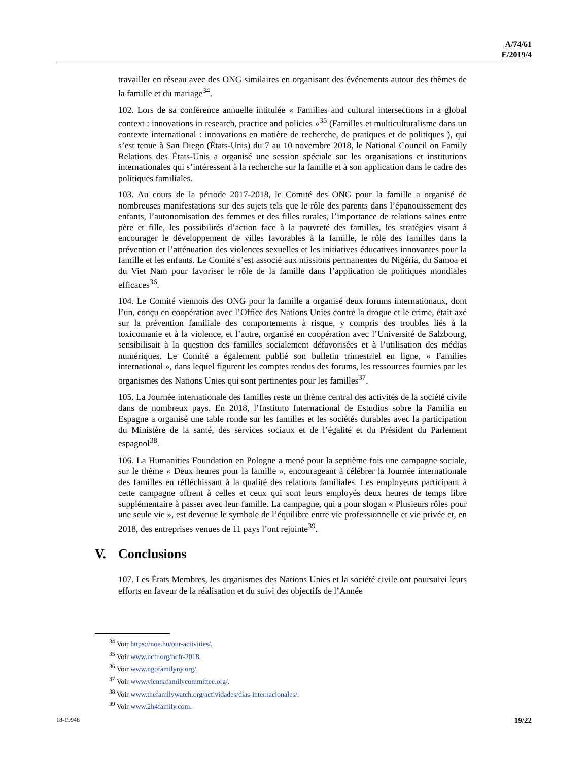A/74/61
E/2019/4
travailler en réseau avec des ONG similaires en organisant des événements autour des thèmes de la famille et du mariage<sup>34</sup>.
102. Lors de sa conférence annuelle intitulée « Families and cultural intersections in a global context : innovations in research, practice and policies »<sup>35</sup> (Familles et multiculturalisme dans un contexte international : innovations en matière de recherche, de pratiques et de politiques ), qui s’est tenue à San Diego (États-Unis) du 7 au 10 novembre 2018, le National Council on Family Relations des États-Unis a organisé une session spéciale sur les organisations et institutions internationales qui s’intéressent à la recherche sur la famille et à son application dans le cadre des politiques familiales.
103. Au cours de la période 2017-2018, le Comité des ONG pour la famille a organisé de nombreuses manifestations sur des sujets tels que le rôle des parents dans l’épanouissement des enfants, l’autonomisation des femmes et des filles rurales, l’importance de relations saines entre père et fille, les possibilités d’action face à la pauvreté des familles, les stratégies visant à encourager le développement de villes favorables à la famille, le rôle des familles dans la prévention et l’atténuation des violences sexuelles et les initiatives éducatives innovantes pour la famille et les enfants. Le Comité s’est associé aux missions permanentes du Nigéria, du Samoa et du Viet Nam pour favoriser le rôle de la famille dans l’application de politiques mondiales efficaces<sup>36</sup>.
104. Le Comité viennois des ONG pour la famille a organisé deux forums internationaux, dont l’un, conçu en coopération avec l’Office des Nations Unies contre la drogue et le crime, était axé sur la prévention familiale des comportements à risque, y compris des troubles liés à la toxicomanie et à la violence, et l’autre, organisé en coopération avec l’Université de Salzbourg, sensibilisait à la question des familles socialement défavorisées et à l’utilisation des médias numériques. Le Comité a également publié son bulletin trimestriel en ligne, « Families international », dans lequel figurent les comptes rendus des forums, les ressources fournies par les organismes des Nations Unies qui sont pertinentes pour les familles<sup>37</sup>.
105. La Journée internationale des familles reste un thème central des activités de la société civile dans de nombreux pays. En 2018, l’Instituto Internacional de Estudios sobre la Familia en Espagne a organisé une table ronde sur les familles et les sociétés durables avec la participation du Ministère de la santé, des services sociaux et de l’égalité et du Président du Parlement espagnol<sup>38</sup>.
106. La Humanities Foundation en Pologne a mené pour la septième fois une campagne sociale, sur le thème « Deux heures pour la famille », encourageant à célébrer la Journée internationale des familles en réfléchissant à la qualité des relations familiales. Les employeurs participant à cette campagne offrent à celles et ceux qui sont leurs employés deux heures de temps libre supplémentaire à passer avec leur famille. La campagne, qui a pour slogan « Plusieurs rôles pour une seule vie », est devenue le symbole de l’équilibre entre vie professionnelle et vie privée et, en 2018, des entreprises venues de 11 pays l’ont rejointe<sup>39</sup>.
V. Conclusions
107. Les États Membres, les organismes des Nations Unies et la société civile ont poursuivi leurs efforts en faveur de la réalisation et du suivi des objectifs de l’Année
<sup>34</sup> Voir https://noe.hu/our-activities/.
<sup>35</sup> Voir www.ncfr.org/ncfr-2018.
<sup>36</sup> Voir www.ngofamilyny.org/.
<sup>37</sup> Voir www.viennafamilycommittee.org/.
<sup>38</sup> Voir www.thefamilywatch.org/actividades/dias-internacionales/.
<sup>39</sup> Voir www.2h4family.com.
18-19948 19/22